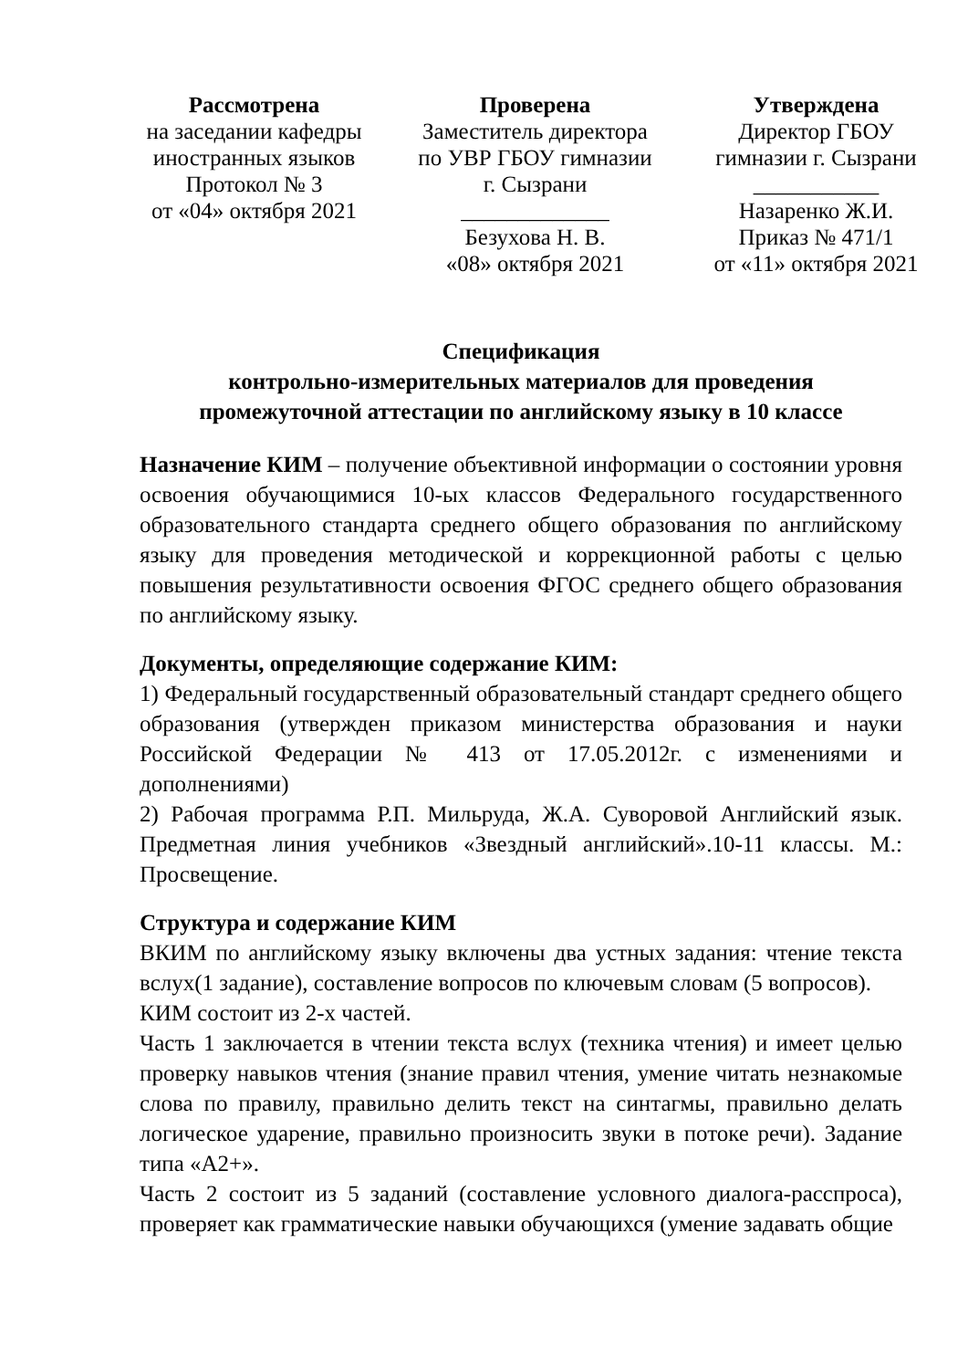Рассмотрена
на заседании кафедры
иностранных языков
Протокол № 3
от «04» октября 2021
Проверена
Заместитель директора
по УВР ГБОУ гимназии
г. Сызрани
_____________
Безухова Н. В.
«08» октября 2021
Утверждена
Директор ГБОУ
гимназии г. Сызрани
___________
Назаренко Ж.И.
Приказ № 471/1
от «11» октября 2021
Спецификация
контрольно-измерительных материалов для проведения
промежуточной аттестации по английскому языку в 10 классе
Назначение КИМ – получение объективной информации о состоянии уровня освоения обучающимися 10-ых классов Федерального государственного образовательного стандарта среднего общего образования по английскому языку для проведения методической и коррекционной работы с целью повышения результативности освоения ФГОС среднего общего образования по английскому языку.
Документы, определяющие содержание КИМ:
1) Федеральный государственный образовательный стандарт среднего общего образования (утвержден приказом министерства образования и науки Российской Федерации № 413 от 17.05.2012г. с изменениями и дополнениями)
2) Рабочая программа Р.П. Мильруда, Ж.А. Суворовой Английский язык. Предметная линия учебников «Звездный английский».10-11 классы. М.: Просвещение.
Структура и содержание КИМ
ВКИМ по английскому языку включены два устных задания: чтение текста вслух(1 задание), составление вопросов по ключевым словам (5 вопросов).
КИМ состоит из 2-х частей.
Часть 1 заключается в чтении текста вслух (техника чтения) и имеет целью проверку навыков чтения (знание правил чтения, умение читать незнакомые слова по правилу, правильно делить текст на синтагмы, правильно делать логическое ударение, правильно произносить звуки в потоке речи). Задание типа «А2+».
Часть 2 состоит из 5 заданий (составление условного диалога-расспроса), проверяет как грамматические навыки обучающихся (умение задавать общие